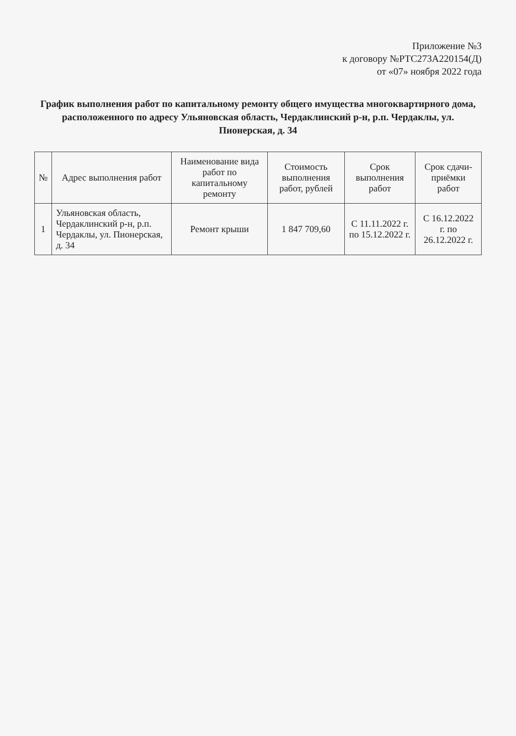Приложение №3
к договору №РТС273А220154(Д)
от «07» ноября 2022 года
График выполнения работ по капитальному ремонту общего имущества многоквартирного дома,
расположенного по адресу Ульяновская область, Чердаклинский р-н, р.п. Чердаклы, ул. Пионерская, д. 34
| № | Адрес выполнения работ | Наименование вида работ по капитальному ремонту | Стоимость выполнения работ, рублей | Срок выполнения работ | Срок сдачи-приёмки работ |
| --- | --- | --- | --- | --- | --- |
| 1 | Ульяновская область, Чердаклинский р-н, р.п. Чердаклы, ул. Пионерская, д. 34 | Ремонт крыши | 1 847 709,60 | С 11.11.2022 г. по 15.12.2022 г. | С 16.12.2022 г. по 26.12.2022 г. |